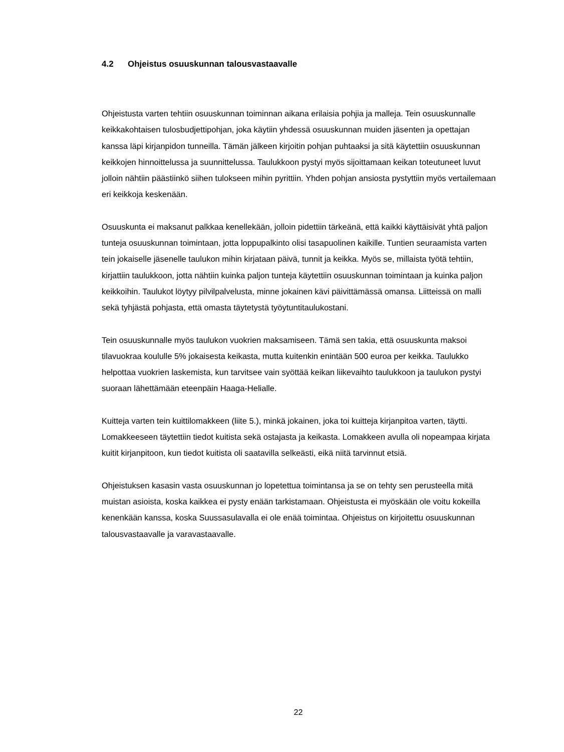4.2 Ohjeistus osuuskunnan talousvastaavalle
Ohjeistusta varten tehtiin osuuskunnan toiminnan aikana erilaisia pohjia ja malleja. Tein osuuskunnalle keikkakohtaisen tulosbudjettipohjan, joka käytiin yhdessä osuuskunnan muiden jäsenten ja opettajan kanssa läpi kirjanpidon tunneilla. Tämän jälkeen kirjoitin pohjan puhtaaksi ja sitä käytettiin osuuskunnan keikkojen hinnoittelussa ja suunnittelussa. Taulukkoon pystyi myös sijoittamaan keikan toteutuneet luvut jolloin nähtiin päästiinkö siihen tulokseen mihin pyrittiin. Yhden pohjan ansiosta pystyttiin myös vertailemaan eri keikkoja keskenään.
Osuuskunta ei maksanut palkkaa kenellekään, jolloin pidettiin tärkeänä, että kaikki käyttäisivät yhtä paljon tunteja osuuskunnan toimintaan, jotta loppupalkinto olisi tasapuolinen kaikille. Tuntien seuraamista varten tein jokaiselle jäsenelle taulukon mihin kirjataan päivä, tunnit ja keikka. Myös se, millaista työtä tehtiin, kirjattiin taulukkoon, jotta nähtiin kuinka paljon tunteja käytettiin osuuskunnan toimintaan ja kuinka paljon keikkoihin. Taulukot löytyy pilvilpalvelusta, minne jokainen kävi päivittämässä omansa. Liitteissä on malli sekä tyhjästä pohjasta, että omasta täytetystä työytuntitaulukostani.
Tein osuuskunnalle myös taulukon vuokrien maksamiseen. Tämä sen takia, että osuuskunta maksoi tilavuokraa koululle 5% jokaisesta keikasta, mutta kuitenkin enintään 500 euroa per keikka. Taulukko helpottaa vuokrien laskemista, kun tarvitsee vain syöttää keikan liikevaihto taulukkoon ja taulukon pystyi suoraan lähettämään eteenpäin Haaga-Helialle.
Kuitteja varten tein kuittilomakkeen (liite 5.), minkä jokainen, joka toi kuitteja kirjanpitoa varten, täytti. Lomakkeeseen täytettiin tiedot kuitista sekä ostajasta ja keikasta. Lomakkeen avulla oli nopeampaa kirjata kuitit kirjanpitoon, kun tiedot kuitista oli saatavilla selkeästi, eikä niitä tarvinnut etsiä.
Ohjeistuksen kasasin vasta osuuskunnan jo lopetettua toimintansa ja se on tehty sen perusteella mitä muistan asioista, koska kaikkea ei pysty enään tarkistamaan. Ohjeistusta ei myöskään ole voitu kokeilla kenenkään kanssa, koska Suussasulavalla ei ole enää toimintaa. Ohjeistus on kirjoitettu osuuskunnan talousvastaavalle ja varavastaavalle.
22